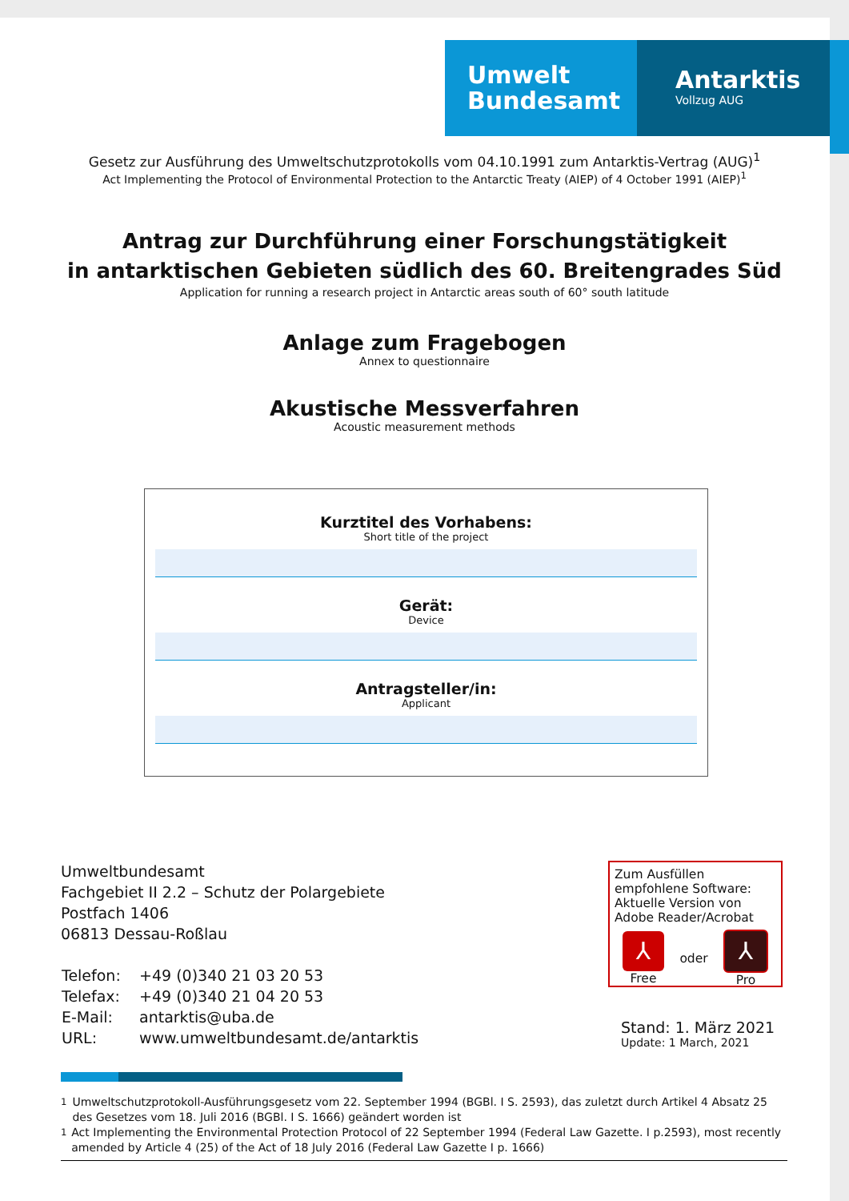Umwelt
Bundesamt
Antarktis
Vollzug AUG
Gesetz zur Ausführung des Umweltschutzprotokolls vom 04.10.1991 zum Antarktis-Vertrag (AUG)<sup>1</sup>
Act Implementing the Protocol of Environmental Protection to the Antarctic Treaty (AIEP) of 4 October 1991 (AIEP)<sup>1</sup>
Antrag zur Durchführung einer Forschungstätigkeit
in antarktischen Gebieten südlich des 60. Breitengrades Süd
Application for running a research project in Antarctic areas south of 60° south latitude
Anlage zum Fragebogen
Annex to questionnaire
Akustische Messverfahren
Acoustic measurement methods
Kurztitel des Vorhabens:
Short title of the project
Gerät:
Device
Antragsteller/in:
Applicant
Umweltbundesamt
Fachgebiet II 2.2 – Schutz der Polargebiete
Postfach 1406
06813 Dessau-Roßlau
| Telefon: | +49 (0)340 21 03 20 53 |
| Telefax: | +49 (0)340 21 04 20 53 |
| E-Mail: | antarktis@uba.de |
| URL: | www.umweltbundesamt.de/antarktis |
Zum Ausfüllen empfohlene Software: Aktuelle Version von Adobe Reader/Acrobat
⅄
Free
oder
⅄
Pro
Stand: 1. März 2021
Update: 1 March, 2021
<sup>1</sup> Umweltschutzprotokoll-Ausführungsgesetz vom 22. September 1994 (BGBl. I S. 2593), das zuletzt durch Artikel 4 Absatz 25 des Gesetzes vom 18. Juli 2016 (BGBl. I S. 1666) geändert worden ist
<sup>1</sup> Act Implementing the Environmental Protection Protocol of 22 September 1994 (Federal Law Gazette. I p.2593), most recently amended by Article 4 (25) of the Act of 18 July 2016 (Federal Law Gazette I p. 1666)